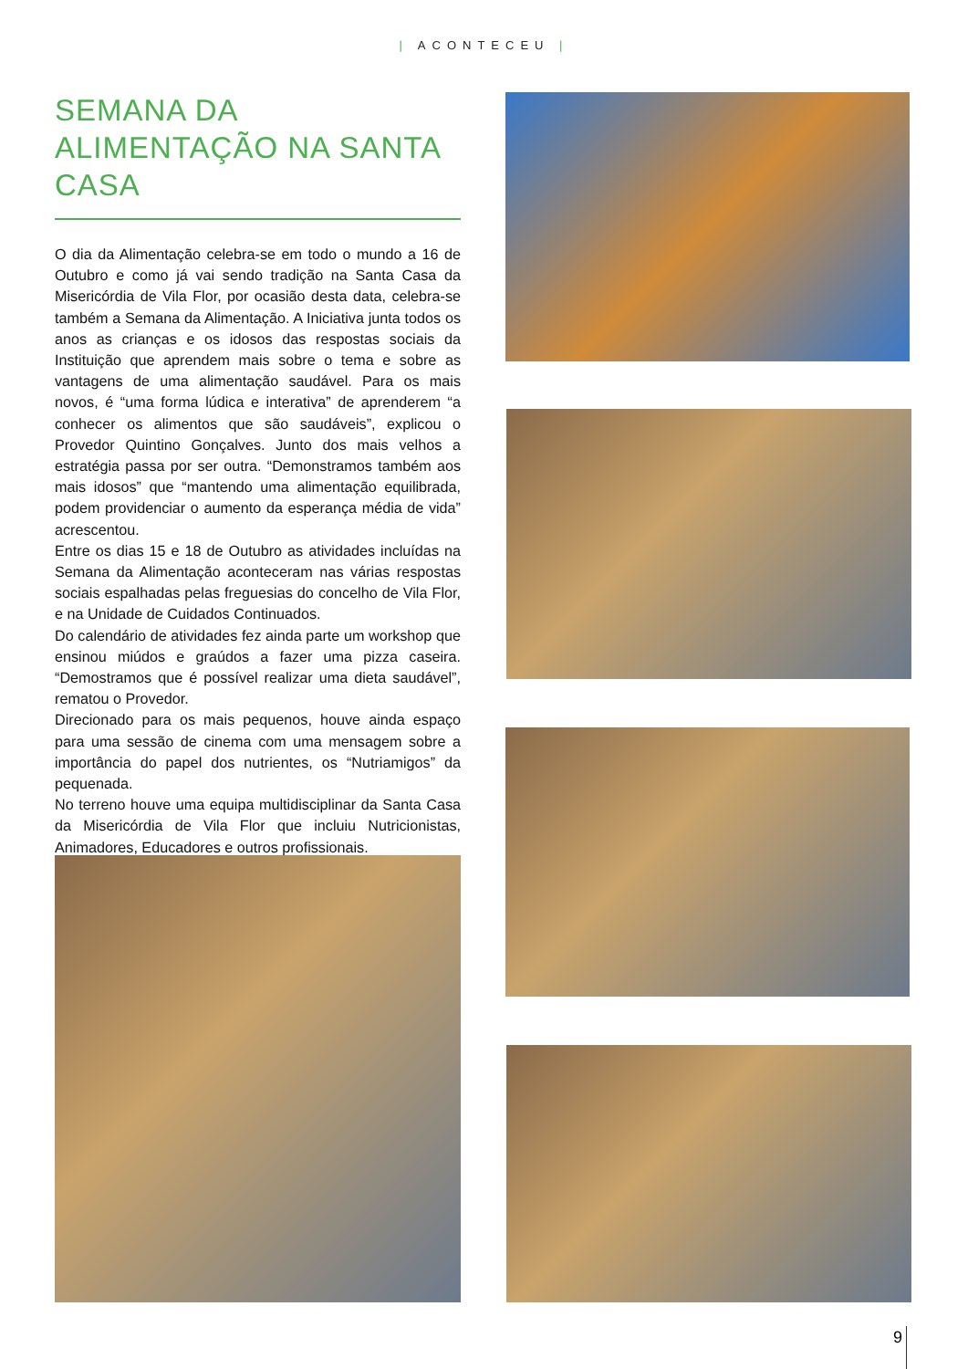| ACONTECEU |
SEMANA DA ALIMENTAÇÃO NA SANTA CASA
O dia da Alimentação celebra-se em todo o mundo a 16 de Outubro e como já vai sendo tradição na Santa Casa da Misericórdia de Vila Flor, por ocasião desta data, celebra-se também a Semana da Alimentação. A Iniciativa junta todos os anos as crianças e os idosos das respostas sociais da Instituição que aprendem mais sobre o tema e sobre as vantagens de uma alimentação saudável. Para os mais novos, é “uma forma lúdica e interativa” de aprenderem “a conhecer os alimentos que são saudáveis”, explicou o Provedor Quintino Gonçalves. Junto dos mais velhos a estratégia passa por ser outra. “Demonstramos também aos mais idosos” que “mantendo uma alimentação equilibrada, podem providenciar o aumento da esperança média de vida” acrescentou.
Entre os dias 15 e 18 de Outubro as atividades incluídas na Semana da Alimentação aconteceram nas várias respostas sociais espalhadas pelas freguesias do concelho de Vila Flor, e na Unidade de Cuidados Continuados.
Do calendário de atividades fez ainda parte um workshop que ensinou miúdos e graúdos a fazer uma pizza caseira. “Demostramos que é possível realizar uma dieta saudável”, rematou o Provedor.
Direcionado para os mais pequenos, houve ainda espaço para uma sessão de cinema com uma mensagem sobre a importância do papel dos nutrientes, os “Nutriamigos” da pequenada.
No terreno houve uma equipa multidisciplinar da Santa Casa da Misericórdia de Vila Flor que incluiu Nutricionistas, Animadores, Educadores e outros profissionais.
9